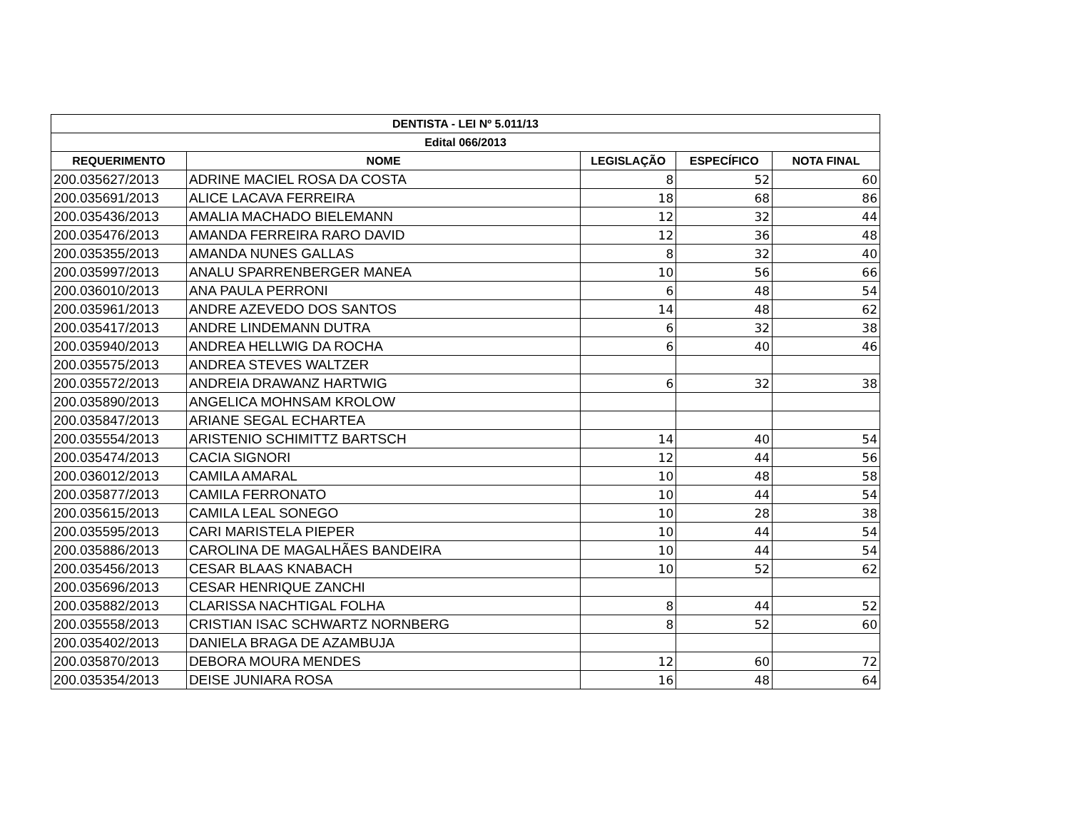| DENTISTA - LEI Nº 5.011/13 | | | | |
| --- | --- | --- | --- | --- |
| Edital 066/2013 | | | | |
| REQUERIMENTO | NOME | LEGISLAÇÃO | ESPECÍFICO | NOTA FINAL |
| 200.035627/2013 | ADRINE MACIEL ROSA DA COSTA | 8 | 52 | 60 |
| 200.035691/2013 | ALICE LACAVA FERREIRA | 18 | 68 | 86 |
| 200.035436/2013 | AMALIA MACHADO BIELEMANN | 12 | 32 | 44 |
| 200.035476/2013 | AMANDA FERREIRA RARO DAVID | 12 | 36 | 48 |
| 200.035355/2013 | AMANDA NUNES GALLAS | 8 | 32 | 40 |
| 200.035997/2013 | ANALU SPARRENBERGER MANEA | 10 | 56 | 66 |
| 200.036010/2013 | ANA PAULA PERRONI | 6 | 48 | 54 |
| 200.035961/2013 | ANDRE AZEVEDO DOS SANTOS | 14 | 48 | 62 |
| 200.035417/2013 | ANDRE LINDEMANN DUTRA | 6 | 32 | 38 |
| 200.035940/2013 | ANDREA HELLWIG DA ROCHA | 6 | 40 | 46 |
| 200.035575/2013 | ANDREA STEVES WALTZER | | | |
| 200.035572/2013 | ANDREIA DRAWANZ HARTWIG | 6 | 32 | 38 |
| 200.035890/2013 | ANGELICA MOHNSAM KROLOW | | | |
| 200.035847/2013 | ARIANE SEGAL ECHARTEA | | | |
| 200.035554/2013 | ARISTENIO SCHIMITTZ BARTSCH | 14 | 40 | 54 |
| 200.035474/2013 | CACIA SIGNORI | 12 | 44 | 56 |
| 200.036012/2013 | CAMILA AMARAL | 10 | 48 | 58 |
| 200.035877/2013 | CAMILA FERRONATO | 10 | 44 | 54 |
| 200.035615/2013 | CAMILA LEAL SONEGO | 10 | 28 | 38 |
| 200.035595/2013 | CARI MARISTELA PIEPER | 10 | 44 | 54 |
| 200.035886/2013 | CAROLINA DE MAGALHÃES BANDEIRA | 10 | 44 | 54 |
| 200.035456/2013 | CESAR BLAAS KNABACH | 10 | 52 | 62 |
| 200.035696/2013 | CESAR HENRIQUE ZANCHI | | | |
| 200.035882/2013 | CLARISSA NACHTIGAL FOLHA | 8 | 44 | 52 |
| 200.035558/2013 | CRISTIAN ISAC SCHWARTZ NORNBERG | 8 | 52 | 60 |
| 200.035402/2013 | DANIELA BRAGA DE AZAMBUJA | | | |
| 200.035870/2013 | DEBORA MOURA MENDES | 12 | 60 | 72 |
| 200.035354/2013 | DEISE JUNIARA ROSA | 16 | 48 | 64 |